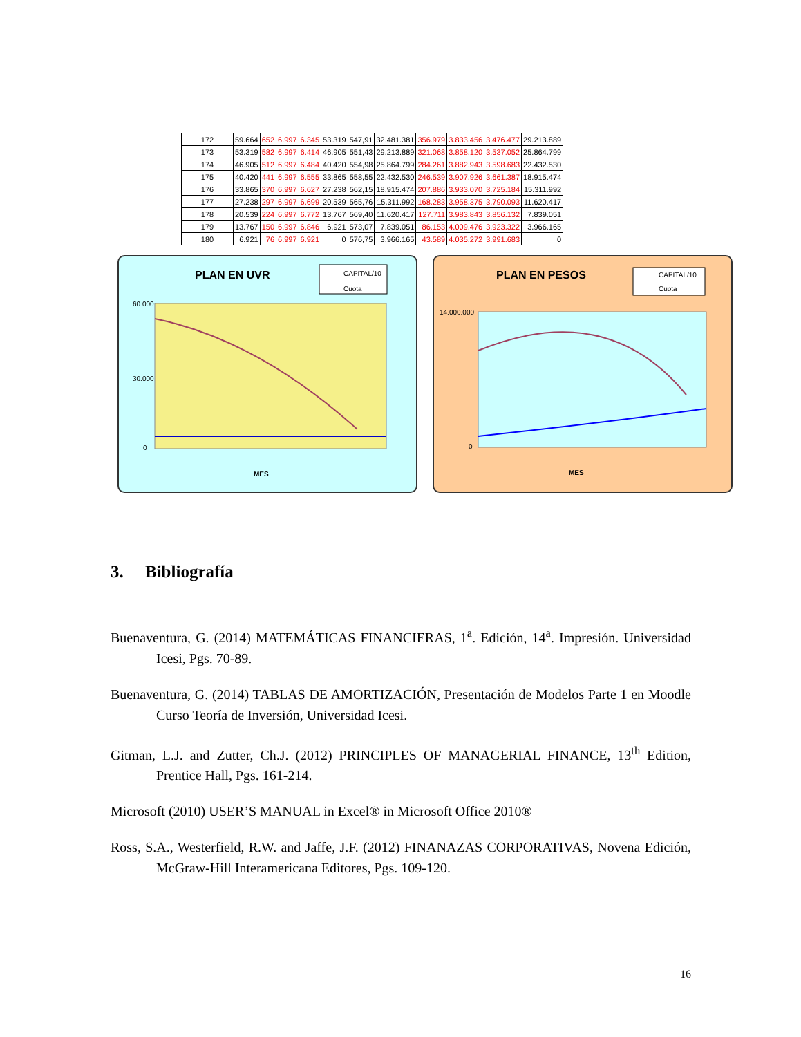| 172 | 59.664 | 652 | 6.997 | 6.345 | 53.319 | 547,91 | 32.481.381 | 356.979 | 3.833.456 | 3.476.477 | 29.213.889 |
| 173 | 53.319 | 582 | 6.997 | 6.414 | 46.905 | 551,43 | 29.213.889 | 321.068 | 3.858.120 | 3.537.052 | 25.864.799 |
| 174 | 46.905 | 512 | 6.997 | 6.484 | 40.420 | 554,98 | 25.864.799 | 284.261 | 3.882.943 | 3.598.683 | 22.432.530 |
| 175 | 40.420 | 441 | 6.997 | 6.555 | 33.865 | 558,55 | 22.432.530 | 246.539 | 3.907.926 | 3.661.387 | 18.915.474 |
| 176 | 33.865 | 370 | 6.997 | 6.627 | 27.238 | 562,15 | 18.915.474 | 207.886 | 3.933.070 | 3.725.184 | 15.311.992 |
| 177 | 27.238 | 297 | 6.997 | 6.699 | 20.539 | 565,76 | 15.311.992 | 168.283 | 3.958.375 | 3.790.093 | 11.620.417 |
| 178 | 20.539 | 224 | 6.997 | 6.772 | 13.767 | 569,40 | 11.620.417 | 127.711 | 3.983.843 | 3.856.132 | 7.839.051 |
| 179 | 13.767 | 150 | 6.997 | 6.846 | 6.921 | 573,07 | 7.839.051 | 86.153 | 4.009.476 | 3.923.322 | 3.966.165 |
| 180 | 6.921 | 76 | 6.997 | 6.921 | 0 | 576,75 | 3.966.165 | 43.589 | 4.035.272 | 3.991.683 | 0 |
PLAN EN UVR
CAPITAL/10
Cuota
60.000
30.000
0
MES
PLAN EN PESOS
CAPITAL/10
Cuota
14.000.000
0
MES
3. Bibliografía
Buenaventura, G. (2014) MATEMÁTICAS FINANCIERAS, 1<sup>a</sup>. Edición, 14<sup>a</sup>. Impresión. Universidad Icesi, Pgs. 70-89.
Buenaventura, G. (2014) TABLAS DE AMORTIZACIÓN, Presentación de Modelos Parte 1 en Moodle Curso Teoría de Inversión, Universidad Icesi.
Gitman, L.J. and Zutter, Ch.J. (2012) PRINCIPLES OF MANAGERIAL FINANCE, 13<sup>th</sup> Edition, Prentice Hall, Pgs. 161-214.
Microsoft (2010) USER’S MANUAL in Excel® in Microsoft Office 2010®
Ross, S.A., Westerfield, R.W. and Jaffe, J.F. (2012) FINANAZAS CORPORATIVAS, Novena Edición, McGraw-Hill Interamericana Editores, Pgs. 109-120.
16